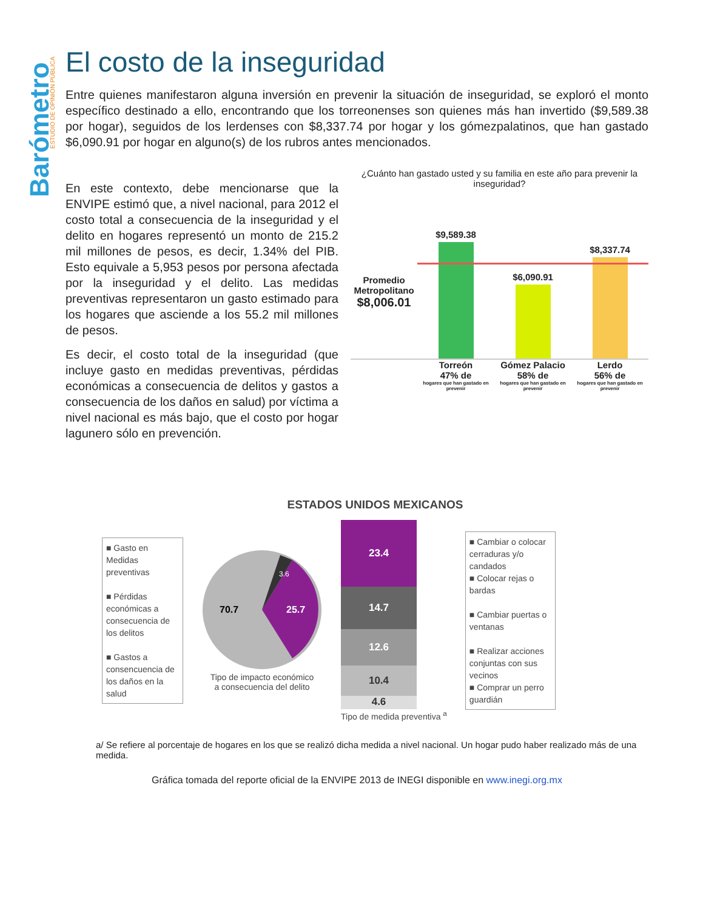Barómetro
ESTUDIO DE OPINIÓN PÚBLICA
El costo de la inseguridad
Entre quienes manifestaron alguna inversión en prevenir la situación de inseguridad, se exploró el monto específico destinado a ello, encontrando que los torreonenses son quienes más han invertido ($9,589.38 por hogar), seguidos de los lerdenses con $8,337.74 por hogar y los gómezpalatinos, que han gastado $6,090.91 por hogar en alguno(s) de los rubros antes mencionados.
En este contexto, debe mencionarse que la ENVIPE estimó que, a nivel nacional, para 2012 el costo total a consecuencia de la inseguridad y el delito en hogares representó un monto de 215.2 mil millones de pesos, es decir, 1.34% del PIB. Esto equivale a 5,953 pesos por persona afectada por la inseguridad y el delito. Las medidas preventivas representaron un gasto estimado para los hogares que asciende a los 55.2 mil millones de pesos.
Es decir, el costo total de la inseguridad (que incluye gasto en medidas preventivas, pérdidas económicas a consecuencia de delitos y gastos a consecuencia de los daños en salud) por víctima a nivel nacional es más bajo, que el costo por hogar lagunero sólo en prevención.
¿Cuánto han gastado usted y su familia en este año para prevenir la inseguridad?
Promedio Metropolitano
$8,006.01
$9,589.38
$6,090.91
$8,337.74
Torreón
47% de
hogares que han gastado en prevenir
Gómez Palacio
58% de
hogares que han gastado en prevenir
Lerdo
56% de
hogares que han gastado en prevenir
ESTADOS UNIDOS MEXICANOS
■ Gasto en Medidas preventivas
■ Pérdidas económicas a consecuencia de los delitos
■ Gastos a consencuencia de los daños en la salud
70.7
25.7
3.6
Tipo de impacto económico
a consecuencia del delito
23.4
14.7
12.6
10.4
4.6
Tipo de medida preventiva <sup>a</sup>
■ Cambiar o colocar cerraduras y/o candados
■ Colocar rejas o bardas
■ Cambiar puertas o ventanas
■ Realizar acciones conjuntas con sus vecinos
■ Comprar un perro guardián
a/ Se refiere al porcentaje de hogares en los que se realizó dicha medida a nivel nacional. Un hogar pudo haber realizado más de una medida.
Gráfica tomada del reporte oficial de la ENVIPE 2013 de INEGI disponible en www.inegi.org.mx